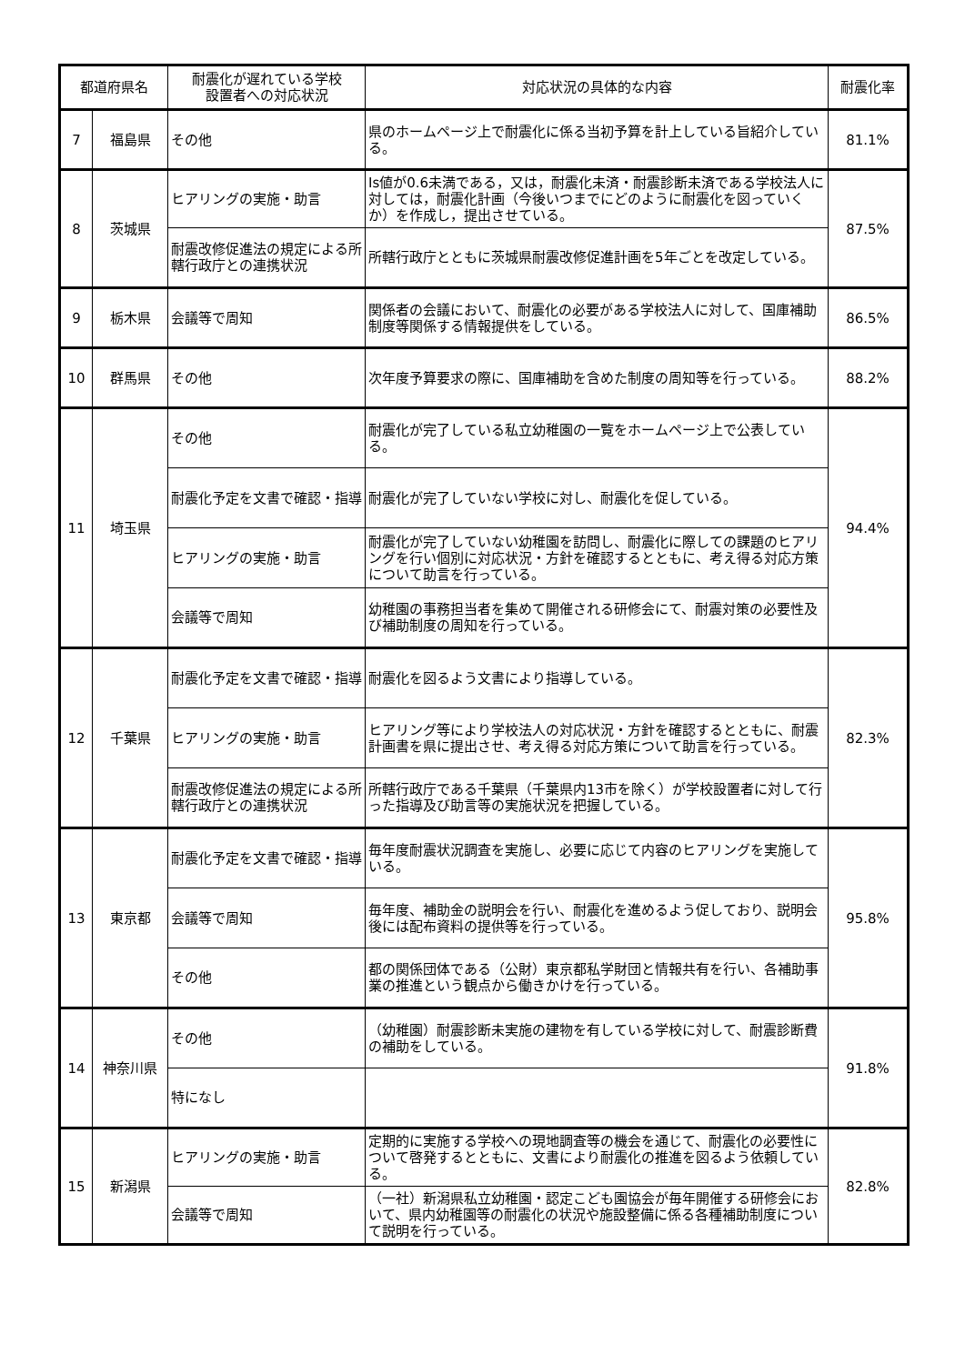| 都道府県名 | | 耐震化が遅れている学校 設置者への対応状況 | 対応状況の具体的な内容 | 耐震化率 |
| --- | --- | --- | --- | --- |
| 7 | 福島県 | その他 | 県のホームページ上で耐震化に係る当初予算を計上している旨紹介している。 | 81.1% |
| 8 | 茨城県 | ヒアリングの実施・助言 | Is値が0.6未満である，又は，耐震化未済・耐震診断未済である学校法人に対しては，耐震化計画（今後いつまでにどのように耐震化を図っていくか）を作成し，提出させている。 | 87.5% |
| | | 耐震改修促進法の規定による所轄行政庁との連携状況 | 所轄行政庁とともに茨城県耐震改修促進計画を5年ごとを改定している。 | |
| 9 | 栃木県 | 会議等で周知 | 関係者の会議において、耐震化の必要がある学校法人に対して、国庫補助制度等関係する情報提供をしている。 | 86.5% |
| 10 | 群馬県 | その他 | 次年度予算要求の際に、国庫補助を含めた制度の周知等を行っている。 | 88.2% |
| 11 | 埼玉県 | その他 | 耐震化が完了している私立幼稚園の一覧をホームページ上で公表している。 | 94.4% |
| | | 耐震化予定を文書で確認・指導 | 耐震化が完了していない学校に対し、耐震化を促している。 | |
| | | ヒアリングの実施・助言 | 耐震化が完了していない幼稚園を訪問し、耐震化に際しての課題のヒアリングを行い個別に対応状況・方針を確認するとともに、考え得る対応方策について助言を行っている。 | |
| | | 会議等で周知 | 幼稚園の事務担当者を集めて開催される研修会にて、耐震対策の必要性及び補助制度の周知を行っている。 | |
| 12 | 千葉県 | 耐震化予定を文書で確認・指導 | 耐震化を図るよう文書により指導している。 | 82.3% |
| | | ヒアリングの実施・助言 | ヒアリング等により学校法人の対応状況・方針を確認するとともに、耐震計画書を県に提出させ、考え得る対応方策について助言を行っている。 | |
| | | 耐震改修促進法の規定による所轄行政庁との連携状況 | 所轄行政庁である千葉県（千葉県内13市を除く）が学校設置者に対して行った指導及び助言等の実施状況を把握している。 | |
| 13 | 東京都 | 耐震化予定を文書で確認・指導 | 毎年度耐震状況調査を実施し、必要に応じて内容のヒアリングを実施している。 | 95.8% |
| | | 会議等で周知 | 毎年度、補助金の説明会を行い、耐震化を進めるよう促しており、説明会後には配布資料の提供等を行っている。 | |
| | | その他 | 都の関係団体である（公財）東京都私学財団と情報共有を行い、各補助事業の推進という観点から働きかけを行っている。 | |
| 14 | 神奈川県 | その他 | （幼稚園）耐震診断未実施の建物を有している学校に対して、耐震診断費の補助をしている。 | 91.8% |
| | | 特になし | | |
| 15 | 新潟県 | ヒアリングの実施・助言 | 定期的に実施する学校への現地調査等の機会を通じて、耐震化の必要性について啓発するとともに、文書により耐震化の推進を図るよう依頼している。 | 82.8% |
| | | 会議等で周知 | （一社）新潟県私立幼稚園・認定こども園協会が毎年開催する研修会において、県内幼稚園等の耐震化の状況や施設整備に係る各種補助制度について説明を行っている。 | |